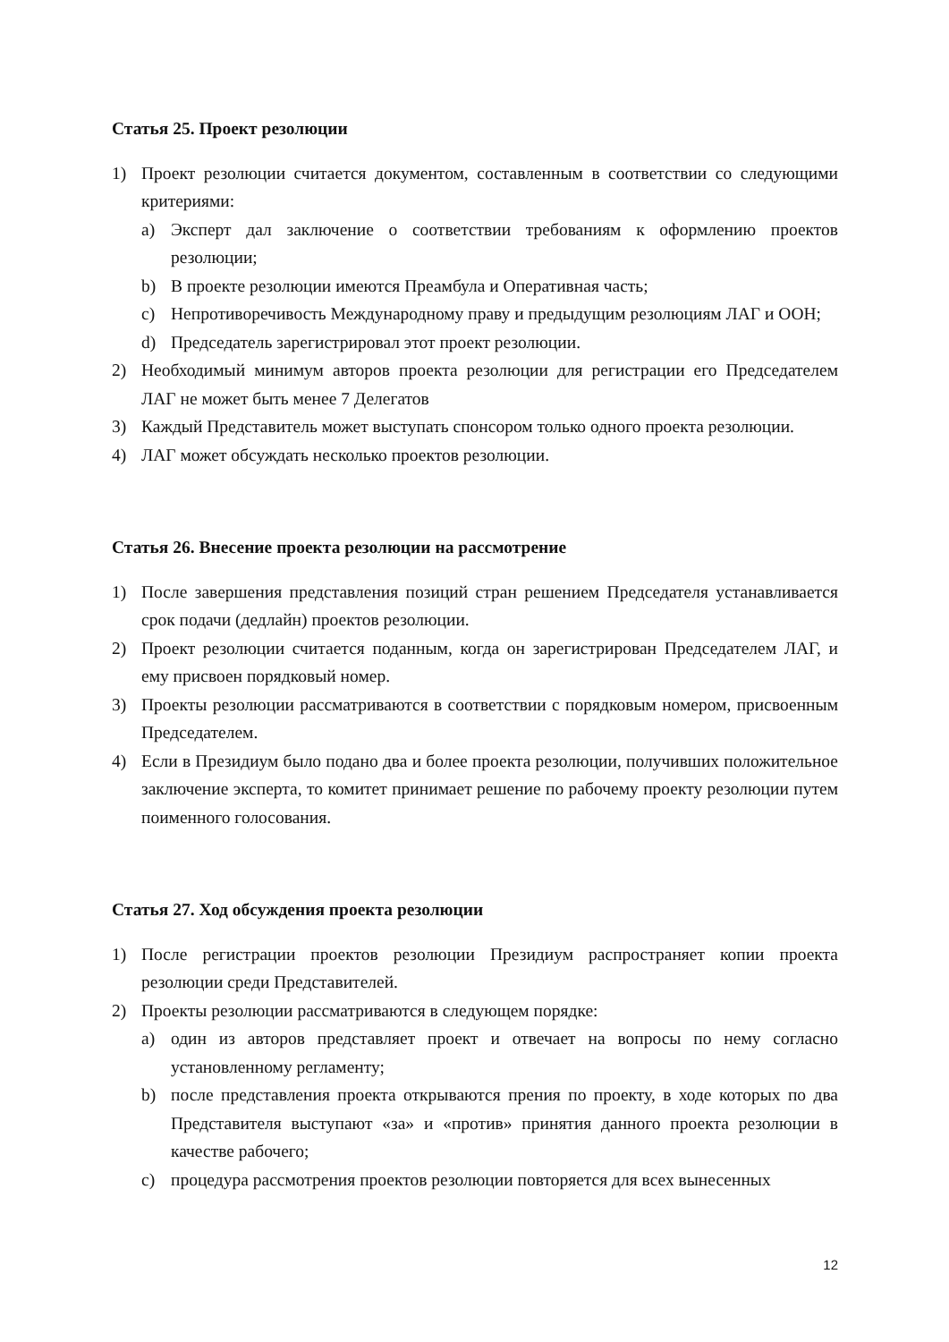Статья 25. Проект резолюции
1) Проект резолюции считается документом, составленным в соответствии со следующими критериями:
a) Эксперт дал заключение о соответствии требованиям к оформлению проектов резолюции;
b) В проекте резолюции имеются Преамбула и Оперативная часть;
c) Непротиворечивость Международному праву и предыдущим резолюциям ЛАГ и ООН;
d) Председатель зарегистрировал этот проект резолюции.
2) Необходимый минимум авторов проекта резолюции для регистрации его Председателем ЛАГ не может быть менее 7 Делегатов
3) Каждый Представитель может выступать спонсором только одного проекта резолюции.
4) ЛАГ может обсуждать несколько проектов резолюции.
Статья 26. Внесение проекта резолюции на рассмотрение
1) После завершения представления позиций стран решением Председателя устанавливается срок подачи (дедлайн) проектов резолюции.
2) Проект резолюции считается поданным, когда он зарегистрирован Председателем ЛАГ, и ему присвоен порядковый номер.
3) Проекты резолюции рассматриваются в соответствии с порядковым номером, присвоенным Председателем.
4) Если в Президиум было подано два и более проекта резолюции, получивших положительное заключение эксперта, то комитет принимает решение по рабочему проекту резолюции путем поименного голосования.
Статья 27. Ход обсуждения проекта резолюции
1) После регистрации проектов резолюции Президиум распространяет копии проекта резолюции среди Представителей.
2) Проекты резолюции рассматриваются в следующем порядке:
a) один из авторов представляет проект и отвечает на вопросы по нему согласно установленному регламенту;
b) после представления проекта открываются прения по проекту, в ходе которых по два Представителя выступают «за» и «против» принятия данного проекта резолюции в качестве рабочего;
c) процедура рассмотрения проектов резолюции повторяется для всех вынесенных
12